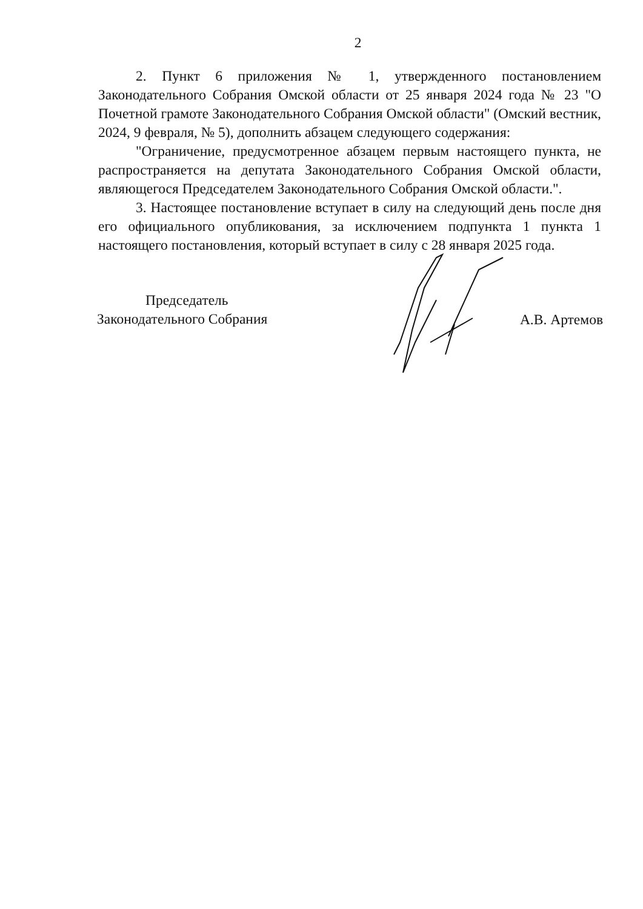2
2. Пункт 6 приложения № 1, утвержденного постановлением Законодательного Собрания Омской области от 25 января 2024 года № 23 "О Почетной грамоте Законодательного Собрания Омской области" (Омский вестник, 2024, 9 февраля, № 5), дополнить абзацем следующего содержания:
"Ограничение, предусмотренное абзацем первым настоящего пункта, не распространяется на депутата Законодательного Собрания Омской области, являющегося Председателем Законодательного Собрания Омской области.".
3. Настоящее постановление вступает в силу на следующий день после дня его официального опубликования, за исключением подпункта 1 пункта 1 настоящего постановления, который вступает в силу с 28 января 2025 года.
Председатель
Законодательного Собрания
А.В. Артемов